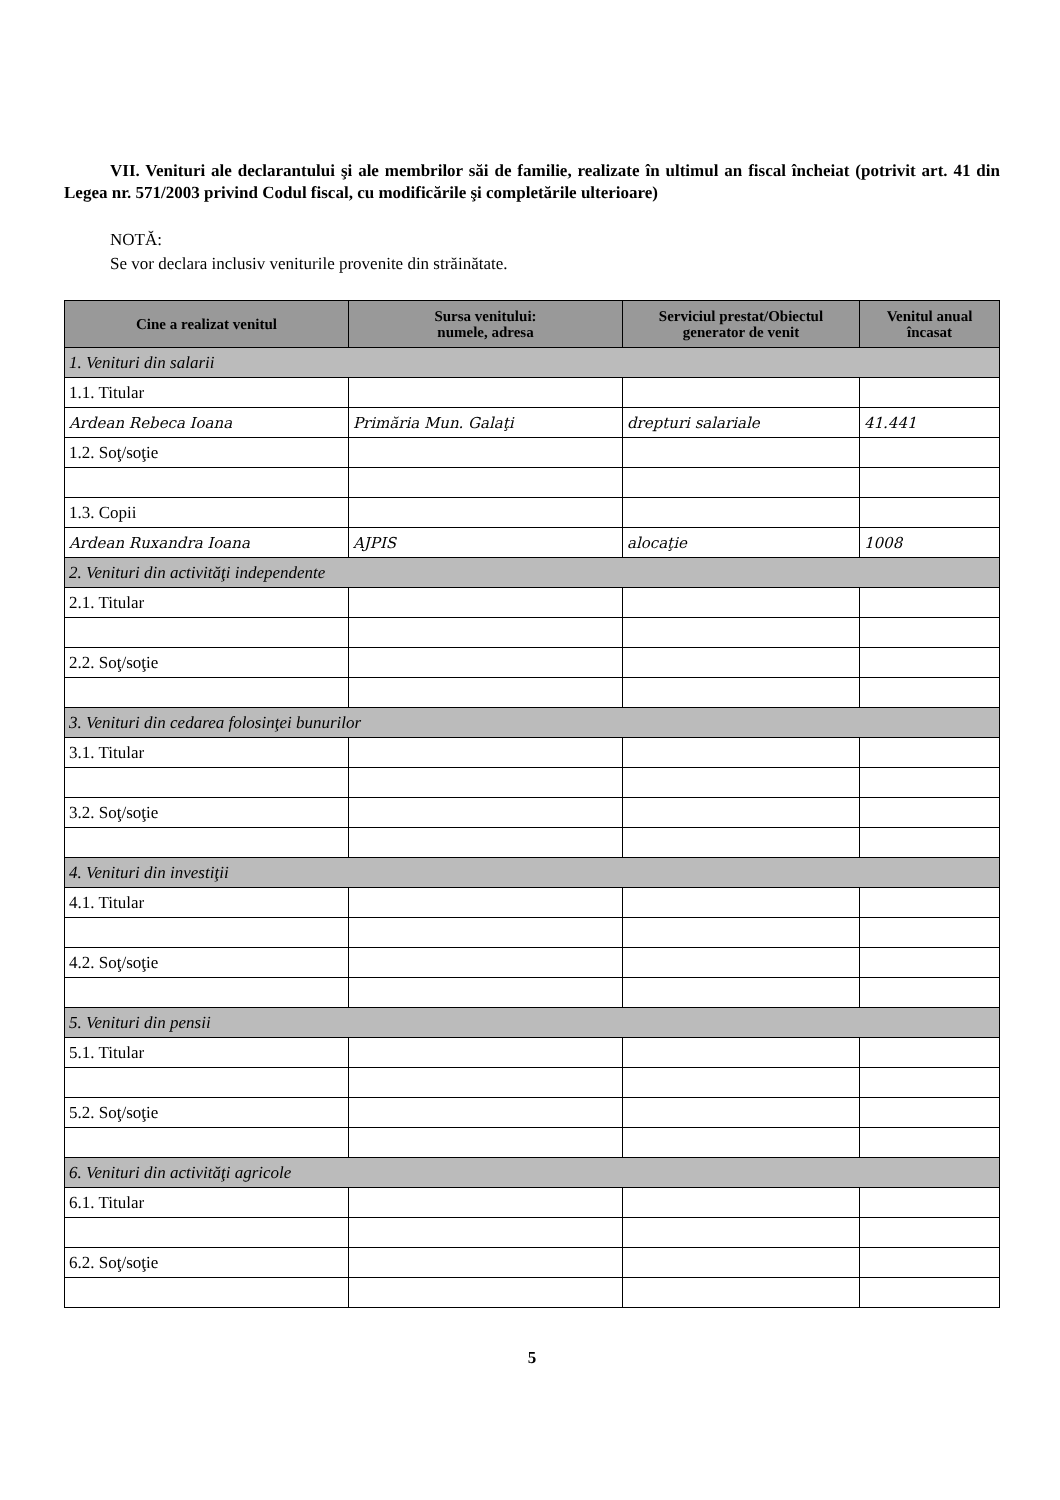VII. Venituri ale declarantului şi ale membrilor săi de familie, realizate în ultimul an fiscal încheiat (potrivit art. 41 din Legea nr. 571/2003 privind Codul fiscal, cu modificările şi completările ulterioare)
NOTĂ:
Se vor declara inclusiv veniturile provenite din străinătate.
| Cine a realizat venitul | Sursa venitului: numele, adresa | Serviciul prestat/Obiectul generator de venit | Venitul anual încasat |
| --- | --- | --- | --- |
| 1. Venituri din salarii | | | |
| 1.1. Titular | | | |
| Ardean Rebeca Ioana | Primăria Mun. Galaţi | drepturi salariale | 41.441 |
| 1.2. Soţ/soţie | | | |
| 1.3. Copii | | | |
| Ardean Ruxandra Ioana | AJPIS | alocaţie | 1008 |
| 2. Venituri din activităţi independente | | | |
| 2.1. Titular | | | |
| 2.2. Soţ/soţie | | | |
| 3. Venituri din cedarea folosinţei bunurilor | | | |
| 3.1. Titular | | | |
| 3.2. Soţ/soţie | | | |
| 4. Venituri din investiţii | | | |
| 4.1. Titular | | | |
| 4.2. Soţ/soţie | | | |
| 5. Venituri din pensii | | | |
| 5.1. Titular | | | |
| 5.2. Soţ/soţie | | | |
| 6. Venituri din activităţi agricole | | | |
| 6.1. Titular | | | |
| 6.2. Soţ/soţie | | | |
5